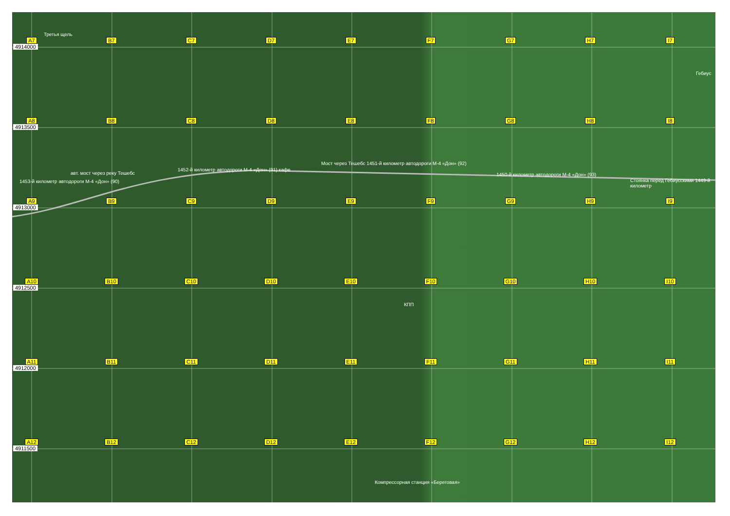Третья щель
1453-й километр автодороги М-4 «Дон» (90)
авт. мост через реку Тешебс
1452-й километр автодороги М-4 «Дон» (91) кафе
Мост через Тешебс 1451-й километр автодороги М-4 «Дон» (92)
1450-й километр автодороги М-4 «Дон» (93)
Стоянка перед Гебиусскими 1449-й километр
Гебиус
КПП
Компрессорная станция «Береговая»
4914000
4913500
4913000
4912500
4912000
4911500
A7 B7 C7 D7 E7 F7 G7 H7 I7
A8 B8 C8 D8 E8 F8 G8 H8 I8
A9 B9 C9 D9 E9 F9 G9 H9 I9
A10 B10 C10 D10 E10 F10 G10 H10 I10
A11 B11 C11 D11 E11 F11 G11 H11 I11
A12 B12 C12 D12 E12 F12 G12 H12 I12